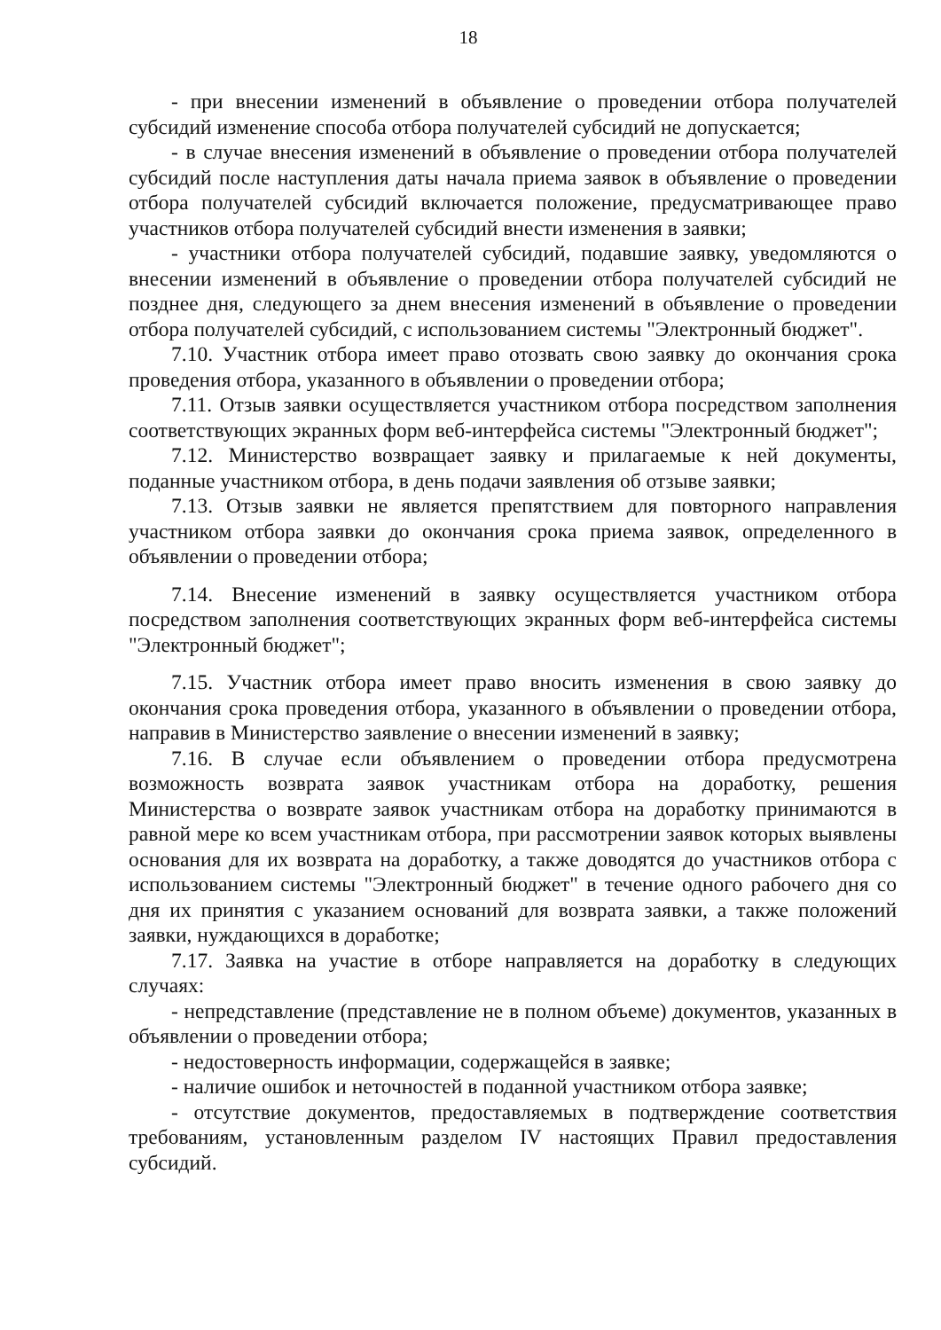18
- при внесении изменений в объявление о проведении отбора получателей субсидий изменение способа отбора получателей субсидий не допускается;
- в случае внесения изменений в объявление о проведении отбора получателей субсидий после наступления даты начала приема заявок в объявление о проведении отбора получателей субсидий включается положение, предусматривающее право участников отбора получателей субсидий внести изменения в заявки;
- участники отбора получателей субсидий, подавшие заявку, уведомляются о внесении изменений в объявление о проведении отбора получателей субсидий не позднее дня, следующего за днем внесения изменений в объявление о проведении отбора получателей субсидий, с использованием системы "Электронный бюджет".
7.10. Участник отбора имеет право отозвать свою заявку до окончания срока проведения отбора, указанного в объявлении о проведении отбора;
7.11. Отзыв заявки осуществляется участником отбора посредством заполнения соответствующих экранных форм веб-интерфейса системы "Электронный бюджет";
7.12. Министерство возвращает заявку и прилагаемые к ней документы, поданные участником отбора, в день подачи заявления об отзыве заявки;
7.13. Отзыв заявки не является препятствием для повторного направления участником отбора заявки до окончания срока приема заявок, определенного в объявлении о проведении отбора;
7.14. Внесение изменений в заявку осуществляется участником отбора посредством заполнения соответствующих экранных форм веб-интерфейса системы "Электронный бюджет";
7.15. Участник отбора имеет право вносить изменения в свою заявку до окончания срока проведения отбора, указанного в объявлении о проведении отбора, направив в Министерство заявление о внесении изменений в заявку;
7.16. В случае если объявлением о проведении отбора предусмотрена возможность возврата заявок участникам отбора на доработку, решения Министерства о возврате заявок участникам отбора на доработку принимаются в равной мере ко всем участникам отбора, при рассмотрении заявок которых выявлены основания для их возврата на доработку, а также доводятся до участников отбора с использованием системы "Электронный бюджет" в течение одного рабочего дня со дня их принятия с указанием оснований для возврата заявки, а также положений заявки, нуждающихся в доработке;
7.17. Заявка на участие в отборе направляется на доработку в следующих случаях:
- непредставление (представление не в полном объеме) документов, указанных в объявлении о проведении отбора;
- недостоверность информации, содержащейся в заявке;
- наличие ошибок и неточностей в поданной участником отбора заявке;
- отсутствие документов, предоставляемых в подтверждение соответствия требованиям, установленным разделом IV настоящих Правил предоставления субсидий.